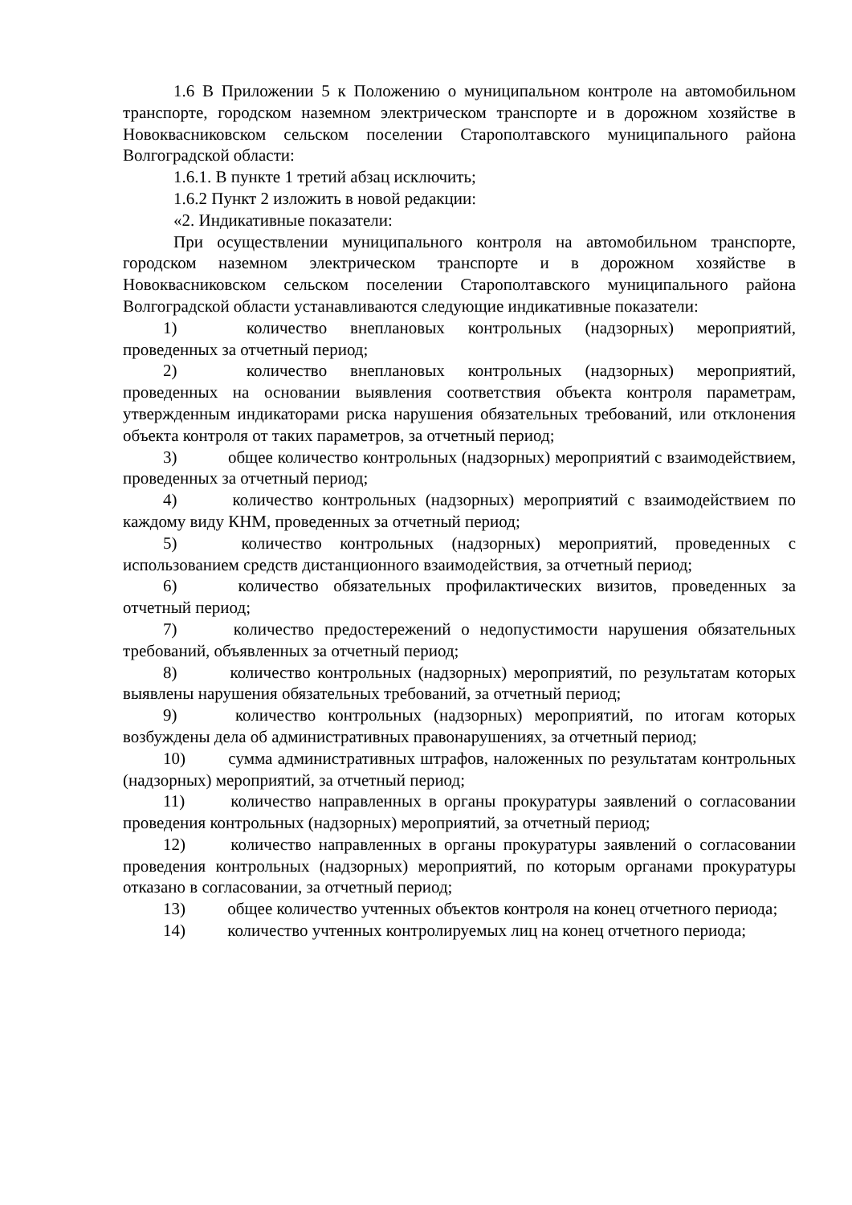1.6 В Приложении 5 к Положению о муниципальном контроле на автомобильном транспорте, городском наземном электрическом транспорте и в дорожном хозяйстве в Новоквасниковском сельском поселении Старополтавского муниципального района Волгоградской области:
1.6.1. В пункте 1 третий абзац исключить;
1.6.2 Пункт 2 изложить в новой редакции:
«2. Индикативные показатели:
При осуществлении муниципального контроля на автомобильном транспорте, городском наземном электрическом транспорте и в дорожном хозяйстве в Новоквасниковском сельском поселении Старополтавского муниципального района Волгоградской области устанавливаются следующие индикативные показатели:
1) количество внеплановых контрольных (надзорных) мероприятий, проведенных за отчетный период;
2) количество внеплановых контрольных (надзорных) мероприятий, проведенных на основании выявления соответствия объекта контроля параметрам, утвержденным индикаторами риска нарушения обязательных требований, или отклонения объекта контроля от таких параметров, за отчетный период;
3) общее количество контрольных (надзорных) мероприятий с взаимодействием, проведенных за отчетный период;
4) количество контрольных (надзорных) мероприятий с взаимодействием по каждому виду КНМ, проведенных за отчетный период;
5) количество контрольных (надзорных) мероприятий, проведенных с использованием средств дистанционного взаимодействия, за отчетный период;
6) количество обязательных профилактических визитов, проведенных за отчетный период;
7) количество предостережений о недопустимости нарушения обязательных требований, объявленных за отчетный период;
8) количество контрольных (надзорных) мероприятий, по результатам которых выявлены нарушения обязательных требований, за отчетный период;
9) количество контрольных (надзорных) мероприятий, по итогам которых возбуждены дела об административных правонарушениях, за отчетный период;
10) сумма административных штрафов, наложенных по результатам контрольных (надзорных) мероприятий, за отчетный период;
11) количество направленных в органы прокуратуры заявлений о согласовании проведения контрольных (надзорных) мероприятий, за отчетный период;
12) количество направленных в органы прокуратуры заявлений о согласовании проведения контрольных (надзорных) мероприятий, по которым органами прокуратуры отказано в согласовании, за отчетный период;
13) общее количество учтенных объектов контроля на конец отчетного периода;
14) количество учтенных контролируемых лиц на конец отчетного периода;